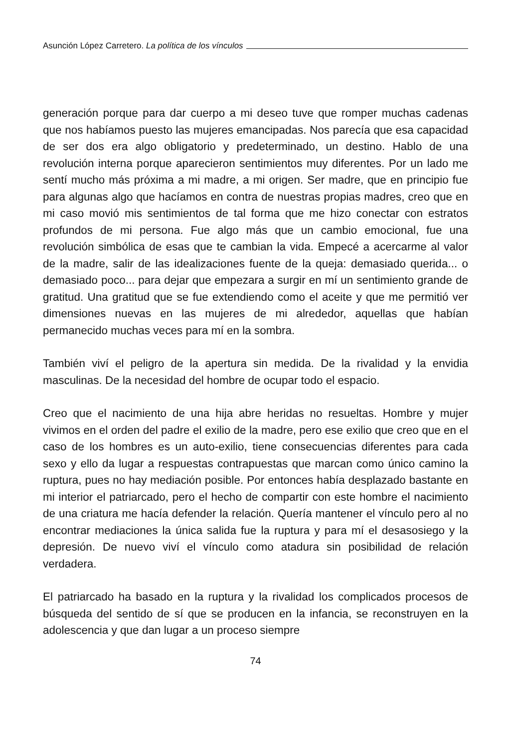Asunción López Carretero. La política de los vínculos
generación porque para dar cuerpo a mi deseo tuve que romper muchas cadenas que nos habíamos puesto las mujeres emancipadas. Nos parecía que esa capacidad de ser dos era algo obligatorio y predeterminado, un destino. Hablo de una revolución interna porque aparecieron sentimientos muy diferentes. Por un lado me sentí mucho más próxima a mi madre, a mi origen. Ser madre, que en principio fue para algunas algo que hacíamos en contra de nuestras propias madres, creo que en mi caso movió mis senti­mientos de tal forma que me hizo conectar con estratos profundos de mi persona. Fue algo más que un cambio emocional, fue una revolución simbólica de esas que te cambian la vida. Empecé a acercarme al valor de la madre, salir de las idealizaciones fuente de la queja: demasiado queri­da... o demasiado poco... para dejar que empezara a surgir en mí un sentimiento grande de gratitud. Una gratitud que se fue extendiendo como el aceite y que me permitió ver dimensiones nuevas en las mujeres de mi alrededor, aquellas que habían permanecido muchas veces para mí en la sombra.
También viví el peligro de la apertura sin medida. De la rivalidad y la envidia masculinas. De la necesidad del hombre de ocupar todo el espacio.
Creo que el nacimiento de una hija abre heridas no resueltas. Hombre y mujer vivimos en el orden del padre el exilio de la madre, pero ese exilio que creo que en el caso de los hombres es un auto-exilio, tiene consecuencias diferentes para cada sexo y ello da lugar a respuestas contrapuestas que marcan como único camino la ruptura, pues no hay mediación posible. Por entonces había desplazado bastante en mi interior el patriarcado, pero el hecho de compartir con este hombre el nacimiento de una criatura me hacía defender la relación. Quería mantener el vínculo pero al no encontrar mediaciones la única salida fue la ruptura y para mí el desasosiego y la depresión. De nuevo viví el vínculo como atadura sin posibilidad de relación verdadera.
El patriarcado ha basado en la ruptura y la rivalidad los complicados procesos de búsqueda del sentido de sí que se producen en la infancia, se reconstruyen en la adolescencia y que dan lugar a un proceso siempre
74